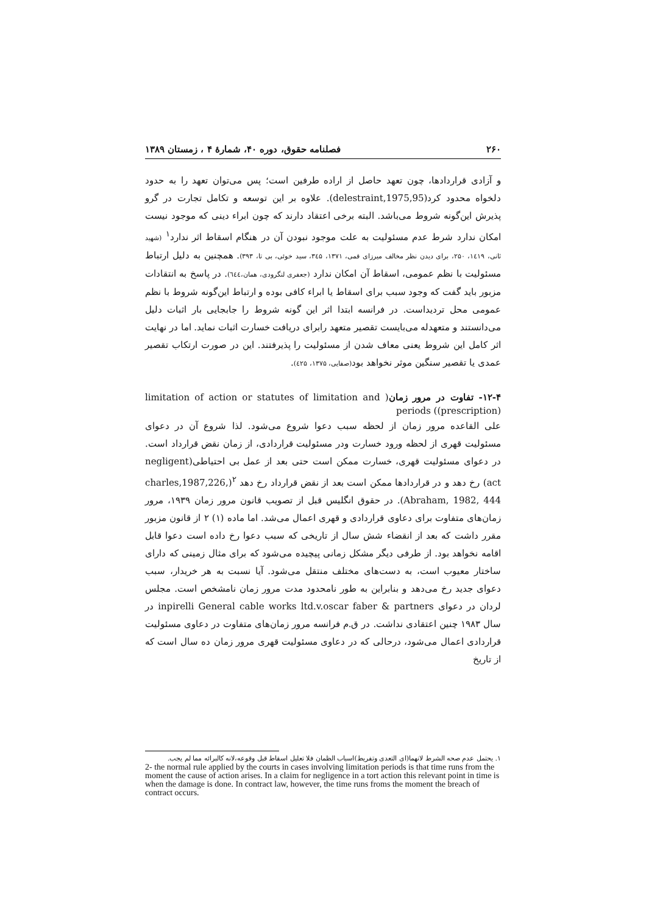۲۶۰ فصلنامه حقوق، دوره ۴۰، شمارهٔ ۴ ، زمستان ۱۳۸۹
و آزادی قراردادها، چون تعهد حاصل از اراده طرفین است؛ پس می‌توان تعهد را به حدود دلخواه محدود کرد(delestraint,1975,95). علاوه بر این توسعه و تکامل تجارت در گرو پذیرش این‌گونه شروط می‌باشد. البته برخی اعتقاد دارند که چون ابراء دینی که موجود نیست امکان ندارد شرط عدم مسئولیت به علت موجود نبودن آن در هنگام اسقاط اثر ندارد<sup>۱</sup> (شهید ثانی، ۱٤۱۹، ۲۵۰، برای دیدن نظر مخالف میرزای قمی، ۱۳۷۱، ۳٤۵، سید خوئی، بی تا، ۳۹۳). همچنین به دلیل ارتباط مسئولیت با نظم عمومی، اسقاط آن امکان ندارد (جعفری لنگرودی، همان،٦٤٤). در پاسخ به انتقادات مزبور باید گفت که وجود سبب برای اسقاط یا ابراء کافی بوده و ارتباط این‌گونه شروط با نظم عمومی محل تردیداست. در فرانسه ابتدا اثر این گونه شروط را جابجایی بار اثبات دلیل می‌دانستند و متعهدله می‌بایست تقصیر متعهد رابرای دریافت خسارت اثبات نماید. اما در نهایت اثر کامل این شروط یعنی معاف شدن از مسئولیت را پذیرفتند. این در صورت ارتکاب تقصیر عمدی یا تقصیر سنگین موثر نخواهد بود(صفایی، ۱۳۷۵، ٤۲۵).
۱۲-۴- تفاوت در مرور زمان( limitation of action or statutes of limitation and (prescription)) periods
علی القاعده مرور زمان از لحظه سبب دعوا شروع می‌شود. لذا شروع آن در دعوای مسئولیت قهری از لحظه ورود خسارت ودر مسئولیت قراردادی، از زمان نقض قرارداد است. در دعوای مسئولیت قهری، خسارت ممکن است حتی بعد از عمل بی احتیاطی(negligent act) رخ دهد و در قراردادها ممکن است بعد از نقض قرارداد رخ دهد <sup>۲</sup>(charles,1987,226, Abraham, 1982, 444). در حقوق انگلیس قبل از تصویب قانون مرور زمان ۱۹۳۹، مرور زمان‌های متفاوت برای دعاوی قراردادی و قهری اعمال می‌شد. اما ماده (۱) ۲ از قانون مزبور مقرر داشت که بعد از انقضاء شش سال از تاریخی که سبب دعوا رخ داده است دعوا قابل اقامه نخواهد بود. از طرفی دیگر مشکل زمانی پیچیده می‌شود که برای مثال زمینی که دارای ساختار معیوب است، به دست‌های مختلف منتقل می‌شود. آیا نسبت به هر خریدار، سبب دعوای جدید رخ می‌دهد و بنابراین به طور نامحدود مدت مرور زمان نامشخص است. مجلس لردان در دعوای inpirelli General cable works ltd.v.oscar faber & partners در سال ۱۹۸۳ چنین اعتقادی نداشت. در ق.م فرانسه مرور زمان‌های متفاوت در دعاوی مسئولیت قراردادی اعمال می‌شود، درحالی که در دعاوی مسئولیت قهری مرور زمان ده سال است که از تاریخ
۱. یحتمل عدم صحه الشرط لانهما(ای التعدی وتفریط)اسباب الظمان فلا تعلیل اسقاط قبل وقوعه،لانه کالبرائه مما لم یجب.
2- the normal rule applied by the courts in cases involving limitation periods is that time runs from the moment the cause of action arises. In a claim for negligence in a tort action this relevant point in time is when the damage is done. In contract law, however, the time runs froms the moment the breach of contract occurs.